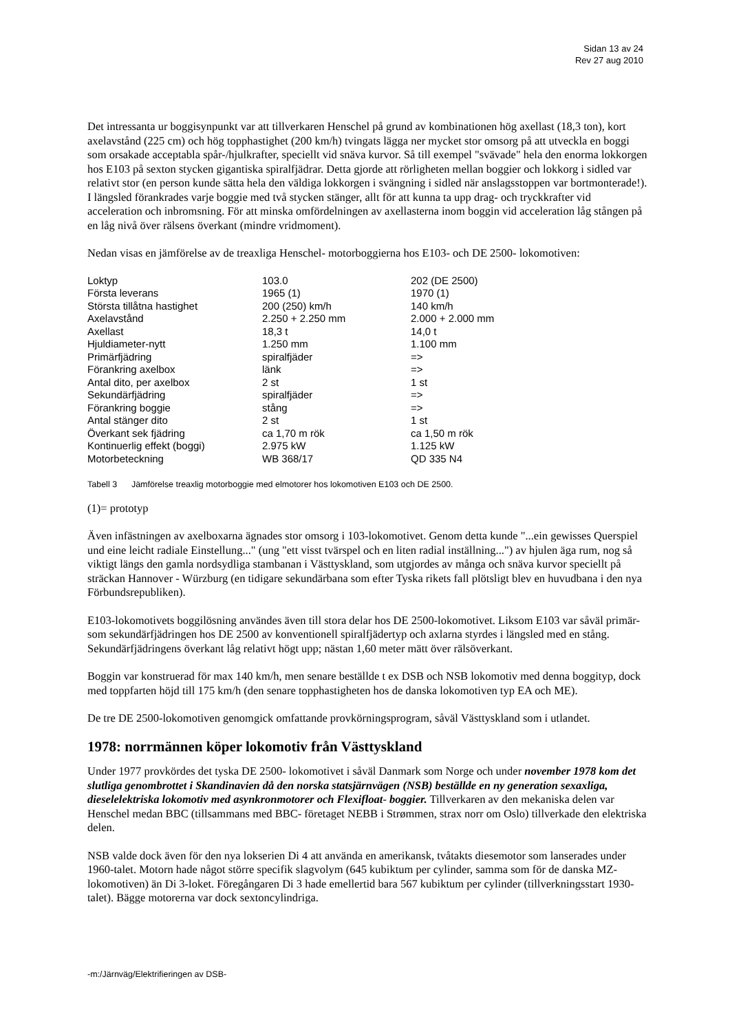Sidan 13 av 24
Rev 27 aug 2010
Det intressanta ur boggisynpunkt var att tillverkaren Henschel på grund av kombinationen hög axellast (18,3 ton), kort axelavstånd (225 cm) och hög topphastighet (200 km/h) tvingats lägga ner mycket stor omsorg på att utveckla en boggi som orsakade acceptabla spår-/hjulkrafter, speciellt vid snäva kurvor. Så till exempel "svävade" hela den enorma lokkorgen hos E103 på sexton stycken gigantiska spiralfjädrar. Detta gjorde att rörligheten mellan boggier och lokkorg i sidled var relativt stor (en person kunde sätta hela den väldiga lokkorgen i svängning i sidled när anslagsstoppen var bortmonterade!). I längsled förankrades varje boggie med två stycken stänger, allt för att kunna ta upp drag- och tryckkrafter vid acceleration och inbromsning. För att minska omfördelningen av axellasterna inom boggin vid acceleration låg stången på en låg nivå över rälsens överkant (mindre vridmoment).
Nedan visas en jämförelse av de treaxliga Henschel- motorboggierna hos E103- och DE 2500- lokomotiven:
| Loktyp | 103.0 | 202 (DE 2500) |
| Första leverans | 1965 (1) | 1970 (1) |
| Största tillåtna hastighet | 200 (250) km/h | 140 km/h |
| Axelavstånd | 2.250 + 2.250 mm | 2.000 + 2.000 mm |
| Axellast | 18,3 t | 14,0 t |
| Hjuldiameter-nytt | 1.250 mm | 1.100 mm |
| Primärfjädring | spiralfjäder | => |
| Förankring axelbox | länk | => |
| Antal dito, per axelbox | 2 st | 1 st |
| Sekundärfjädring | spiralfjäder | => |
| Förankring boggie | stång | => |
| Antal stänger dito | 2 st | 1 st |
| Överkant sek fjädring | ca 1,70 m rök | ca 1,50 m rök |
| Kontinuerlig effekt (boggi) | 2.975 kW | 1.125 kW |
| Motorbeteckning | WB 368/17 | QD 335 N4 |
Tabell 3 Jämförelse treaxlig motorboggie med elmotorer hos lokomotiven E103 och DE 2500.
(1)= prototyp
Även infästningen av axelboxarna ägnades stor omsorg i 103-lokomotivet. Genom detta kunde "...ein gewisses Querspiel und eine leicht radiale Einstellung..." (ung "ett visst tvärspel och en liten radial inställning...") av hjulen äga rum, nog så viktigt längs den gamla nordsydliga stambanan i Västtyskland, som utgjordes av många och snäva kurvor speciellt på sträckan Hannover - Würzburg (en tidigare sekundärbana som efter Tyska rikets fall plötsligt blev en huvudbana i den nya Förbundsrepubliken).
E103-lokomotivets boggilösning användes även till stora delar hos DE 2500-lokomotivet. Liksom E103 var såväl primär- som sekundärfjädringen hos DE 2500 av konventionell spiralfjädertyp och axlarna styrdes i längsled med en stång. Sekundärfjädringens överkant låg relativt högt upp; nästan 1,60 meter mätt över rälsöverkant.
Boggin var konstruerad för max 140 km/h, men senare beställde t ex DSB och NSB lokomotiv med denna boggityp, dock med toppfarten höjd till 175 km/h (den senare topphastigheten hos de danska lokomotiven typ EA och ME).
De tre DE 2500-lokomotiven genomgick omfattande provkörningsprogram, såväl Västtyskland som i utlandet.
1978: norrmännen köper lokomotiv från Västtyskland
Under 1977 provkördes det tyska DE 2500- lokomotivet i såväl Danmark som Norge och under november 1978 kom det slutliga genombrottet i Skandinavien då den norska statsjärnvägen (NSB) beställde en ny generation sexaxliga, dieselelektriska lokomotiv med asynkronmotorer och Flexifloat- boggier. Tillverkaren av den mekaniska delen var Henschel medan BBC (tillsammans med BBC- företaget NEBB i Strømmen, strax norr om Oslo) tillverkade den elektriska delen.
NSB valde dock även för den nya lokserien Di 4 att använda en amerikansk, tvåtakts diesemotor som lanserades under 1960-talet. Motorn hade något större specifik slagvolym (645 kubiktum per cylinder, samma som för de danska MZ- lokomotiven) än Di 3-loket. Föregångaren Di 3 hade emellertid bara 567 kubiktum per cylinder (tillverkningsstart 1930-talet). Bägge motorerna var dock sextoncylindriga.
-m:/Järnväg/Elektrifieringen av DSB-